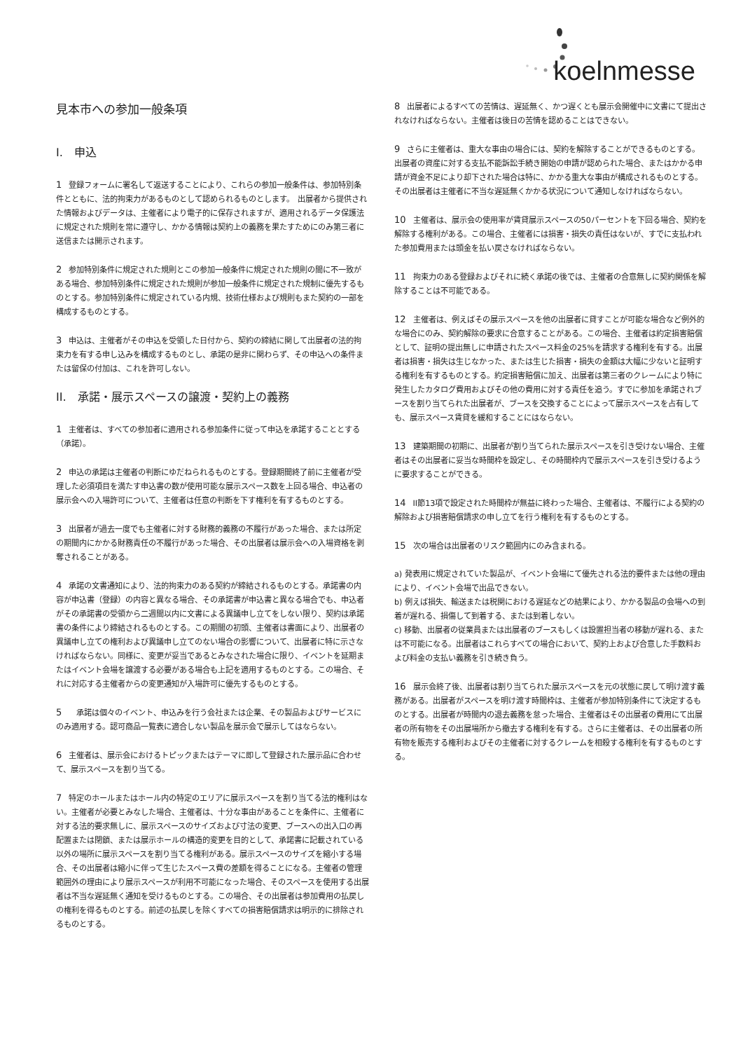koelnmesse
見本市への参加一般条項
I.　申込
1 登録フォームに署名して返送することにより、これらの参加一般条件は、参加特別条件とともに、法的拘束力があるものとして認められるものとします。　出展者から提供された情報およびデータは、主催者により電子的に保存されますが、適用されるデータ保護法に規定された規則を常に遵守し、かかる情報は契約上の義務を果たすためにのみ第三者に送信または開示されます。
2 参加特別条件に規定された規則とこの参加一般条件に規定された規則の間に不一致がある場合、参加特別条件に規定された規則が参加一般条件に規定された規制に優先するものとする。参加特別条件に規定されている内規、技術仕様および規則もまた契約の一部を構成するものとする。
3 申込は、主催者がその申込を受領した日付から、契約の締結に関して出展者の法的拘束力を有する申し込みを構成するものとし、承諾の是非に関わらず、その申込への条件または留保の付加は、これを許可しない。
II.　承諾・展示スペースの譲渡・契約上の義務
1 主催者は、すべての参加者に適用される参加条件に従って申込を承諾することとする（承諾）。
2 申込の承諾は主催者の判断にゆだねられるものとする。登録期間終了前に主催者が受理した必須項目を満たす申込書の数が使用可能な展示スペース数を上回る場合、申込者の展示会への入場許可について、主催者は任意の判断を下す権利を有するものとする。
3 出展者が過去一度でも主催者に対する財務的義務の不履行があった場合、または所定の期間内にかかる財務責任の不履行があった場合、その出展者は展示会への入場資格を剥奪されることがある。
4 承諾の文書通知により、法的拘束力のある契約が締結されるものとする。承諾書の内容が申込書（登録）の内容と異なる場合、その承諾書が申込書と異なる場合でも、申込者がその承諾書の受領から二週間以内に文書による異議申し立てをしない限り、契約は承諾書の条件により締結されるものとする。この期間の初頭、主催者は書面により、出展者の異議申し立ての権利および異議申し立てのない場合の影響について、出展者に特に示さなければならない。同様に、変更が妥当であるとみなされた場合に限り、イベントを延期またはイベント会場を譲渡する必要がある場合も上記を適用するものとする。この場合、それに対応する主催者からの変更通知が入場許可に優先するものとする。
5　承諾は個々のイベント、申込みを行う会社または企業、その製品およびサービスにのみ適用する。認可商品一覧表に適合しない製品を展示会で展示してはならない。
6 主催者は、展示会におけるトピックまたはテーマに即して登録された展示品に合わせて、展示スペースを割り当てる。
7 特定のホールまたはホール内の特定のエリアに展示スペースを割り当てる法的権利はない。主催者が必要とみなした場合、主催者は、十分な事由があることを条件に、主催者に対する法的要求無しに、展示スペースのサイズおよび寸法の変更、ブースへの出入口の再配置または閉鎖、または展示ホールの構造的変更を目的として、承諾書に記載されている以外の場所に展示スペースを割り当てる権利がある。展示スペースのサイズを縮小する場合、その出展者は縮小に伴って生じたスペース費の差額を得ることになる。主催者の管理範囲外の理由により展示スペースが利用不可能になった場合、そのスペースを使用する出展者は不当な遅延無く通知を受けるものとする。この場合、その出展者は参加費用の払戻しの権利を得るものとする。前述の払戻しを除くすべての損害賠償請求は明示的に排除されるものとする。
8 出展者によるすべての苦情は、遅延無く、かつ遅くとも展示会開催中に文書にて提出されなければならない。主催者は後日の苦情を認めることはできない。
9 さらに主催者は、重大な事由の場合には、契約を解除することができるものとする。出展者の資産に対する支払不能訴訟手続き開始の申請が認められた場合、またはかかる申請が資金不足により却下された場合は特に、かかる重大な事由が構成されるものとする。その出展者は主催者に不当な遅延無くかかる状況について通知しなければならない。
10 主催者は、展示会の使用率が賃貸展示スペースの50パーセントを下回る場合、契約を解除する権利がある。この場合、主催者には損害・損失の責任はないが、すでに支払われた参加費用または頭金を払い戻さなければならない。
11 拘束力のある登録およびそれに続く承諾の後では、主催者の合意無しに契約関係を解除することは不可能である。
12 主催者は、例えばその展示スペースを他の出展者に貸すことが可能な場合など例外的な場合にのみ、契約解除の要求に合意することがある。この場合、主催者は約定損害賠償として、証明の提出無しに申請されたスペース料金の25%を請求する権利を有する。出展者は損害・損失は生じなかった、または生じた損害・損失の金額は大幅に少ないと証明する権利を有するものとする。約定損害賠償に加え、出展者は第三者のクレームにより特に発生したカタログ費用およびその他の費用に対する責任を追う。すでに参加を承諾されブースを割り当てられた出展者が、ブースを交換することによって展示スペースを占有しても、展示スペース賃貸を緩和することにはならない。
13 建築期間の初期に、出展者が割り当てられた展示スペースを引き受けない場合、主催者はその出展者に妥当な時間枠を設定し、その時間枠内で展示スペースを引き受けるように要求することができる。
14 II節13項で設定された時間枠が無益に終わった場合、主催者は、不履行による契約の解除および損害賠償請求の申し立てを行う権利を有するものとする。
15 次の場合は出展者のリスク範囲内にのみ含まれる。
a) 発表用に規定されていた製品が、イベント会場にて優先される法的要件または他の理由により、イベント会場で出品できない。
b) 例えば損失、輸送または税関における遅延などの結果により、かかる製品の会場への到着が遅れる、損傷して到着する、または到着しない。
c) 移動、出展者の従業員または出展者のブースもしくは設置担当者の移動が遅れる、または不可能になる。出展者はこれらすべての場合において、契約上および合意した手数料および料金の支払い義務を引き続き負う。
16 展示会終了後、出展者は割り当てられた展示スペースを元の状態に戻して明け渡す義務がある。出展者がスペースを明け渡す時間枠は、主催者が参加特別条件にて決定するものとする。出展者が時間内の退去義務を怠った場合、主催者はその出展者の費用にて出展者の所有物をその出展場所から撤去する権利を有する。さらに主催者は、その出展者の所有物を販売する権利およびその主催者に対するクレームを相殺する権利を有するものとする。